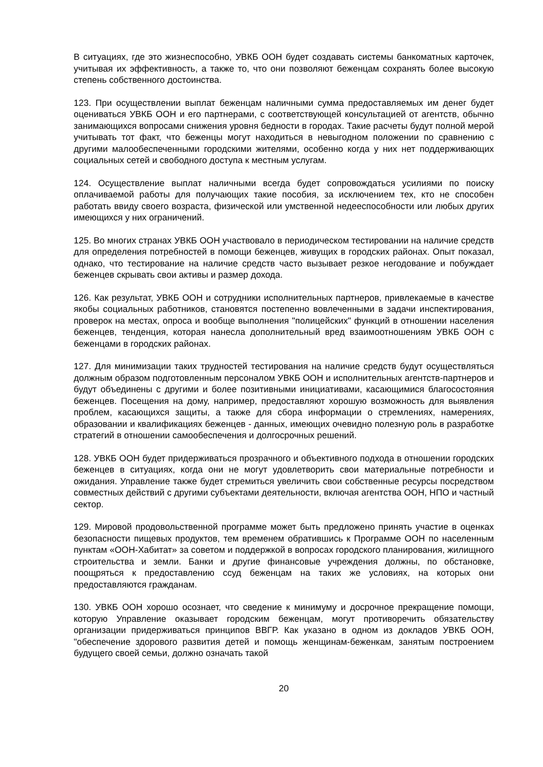В ситуациях, где это жизнеспособно, УВКБ ООН будет создавать системы банкоматных карточек, учитывая их эффективность, а также то, что они позволяют беженцам сохранять более высокую степень собственного достоинства.
123. При осуществлении выплат беженцам наличными сумма предоставляемых им денег будет оцениваться УВКБ ООН и его партнерами, с соответствующей консультацией от агентств, обычно занимающихся вопросами снижения уровня бедности в городах. Такие расчеты будут полной мерой учитывать тот факт, что беженцы могут находиться в невыгодном положении по сравнению с другими малообеспеченными городскими жителями, особенно когда у них нет поддерживающих социальных сетей и свободного доступа к местным услугам.
124. Осуществление выплат наличными всегда будет сопровождаться усилиями по поиску оплачиваемой работы для получающих такие пособия, за исключением тех, кто не способен работать ввиду своего возраста, физической или умственной недееспособности или любых других имеющихся у них ограничений.
125. Во многих странах УВКБ ООН участвовало в периодическом тестировании на наличие средств для определения потребностей в помощи беженцев, живущих в городских районах. Опыт показал, однако, что тестирование на наличие средств часто вызывает резкое негодование и побуждает беженцев скрывать свои активы и размер дохода.
126. Как результат, УВКБ ООН и сотрудники исполнительных партнеров, привлекаемые в качестве якобы социальных работников, становятся постепенно вовлеченными в задачи инспектирования, проверок на местах, опроса и вообще выполнения "полицейских" функций в отношении населения беженцев, тенденция, которая нанесла дополнительный вред взаимоотношениям УВКБ ООН с беженцами в городских районах.
127. Для минимизации таких трудностей тестирования на наличие средств будут осуществляться должным образом подготовленным персоналом УВКБ ООН и исполнительных агентств-партнеров и будут объединены с другими и более позитивными инициативами, касающимися благосостояния беженцев. Посещения на дому, например, предоставляют хорошую возможность для выявления проблем, касающихся защиты, а также для сбора информации о стремлениях, намерениях, образовании и квалификациях беженцев - данных, имеющих очевидно полезную роль в разработке стратегий в отношении самообеспечения и долгосрочных решений.
128. УВКБ ООН будет придерживаться прозрачного и объективного подхода в отношении городских беженцев в ситуациях, когда они не могут удовлетворить свои материальные потребности и ожидания. Управление также будет стремиться увеличить свои собственные ресурсы посредством совместных действий с другими субъектами деятельности, включая агентства ООН, НПО и частный сектор.
129. Мировой продовольственной программе может быть предложено принять участие в оценках безопасности пищевых продуктов, тем временем обратившись к Программе ООН по населенным пунктам «ООН-Хабитат» за советом и поддержкой в вопросах городского планирования, жилищного строительства и земли. Банки и другие финансовые учреждения должны, по обстановке, поощряться к предоставлению ссуд беженцам на таких же условиях, на которых они предоставляются гражданам.
130. УВКБ ООН хорошо осознает, что сведение к минимуму и досрочное прекращение помощи, которую Управление оказывает городским беженцам, могут противоречить обязательству организации придерживаться принципов ВВГР. Как указано в одном из докладов УВКБ ООН, "обеспечение здорового развития детей и помощь женщинам-беженкам, занятым построением будущего своей семьи, должно означать такой
20